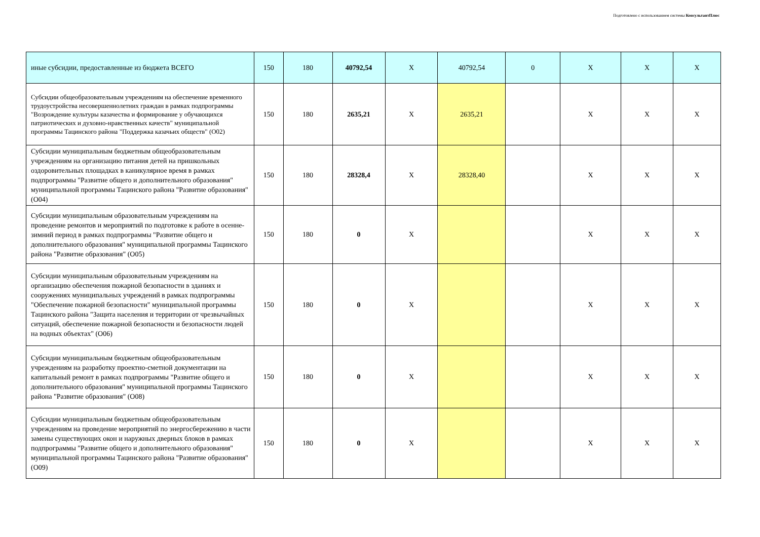Подготовлено с использованием системы КонсультантПлюс
| иные субсидии, предоставленные из бюджета ВСЕГО | 150 | 180 | 40792,54 | X | 40792,54 | 0 | X | X | X |
| Субсидии общеобразовательным учреждениям на обеспечение временного трудоустройства несовершеннолетних граждан в рамках подпрограммы "Возрождение культуры казачества и формирование у обучающихся патриотических и духовно-нравственных качеств" муниципальной программы Тацинского района "Поддержка казачьих обществ" (О02) | 150 | 180 | 2635,21 | X | 2635,21 | | X | X | X |
| Субсидии муниципальным бюджетным общеобразовательным учреждениям на организацию питания детей на пришкольных оздоровительных площадках в каникулярное время в рамках подпрограммы "Развитие общего и дополнительного образования" муниципальной программы Тацинского района "Развитие образования" (О04) | 150 | 180 | 28328,4 | X | 28328,40 | | X | X | X |
| Субсидии муниципальным образовательным учреждениям на проведение ремонтов и мероприятий по подготовке к работе в осенне-зимний период в рамках подпрограммы "Развитие общего и дополнительного образования" муниципальной программы Тацинского района "Развитие образования" (О05) | 150 | 180 | 0 | X | | | X | X | X |
| Субсидии муниципальным образовательным учреждениям на организацию обеспечения пожарной безопасности в зданиях и сооружениях муниципальных учреждений в рамках подпрограммы "Обеспечение пожарной безопасности" муниципальной программы Тацинского района "Защита населения и территории от чрезвычайных ситуаций, обеспечение пожарной безопасности и безопасности людей на водных объектах" (О06) | 150 | 180 | 0 | X | | | X | X | X |
| Субсидии муниципальным бюджетным общеобразовательным учреждениям на разработку проектно-сметной документации на капитальный ремонт в рамках подпрограммы "Развитие общего и дополнительного образования" муниципальной программы Тацинского района "Развитие образования" (О08) | 150 | 180 | 0 | X | | | X | X | X |
| Субсидии муниципальным бюджетным общеобразовательным учреждениям на проведение мероприятий по энергосбережению в части замены существующих окон и наружных дверных блоков в рамках подпрограммы "Развитие общего и дополнительного образования" муниципальной программы Тацинского района "Развитие образования" (О09) | 150 | 180 | 0 | X | | | X | X | X |